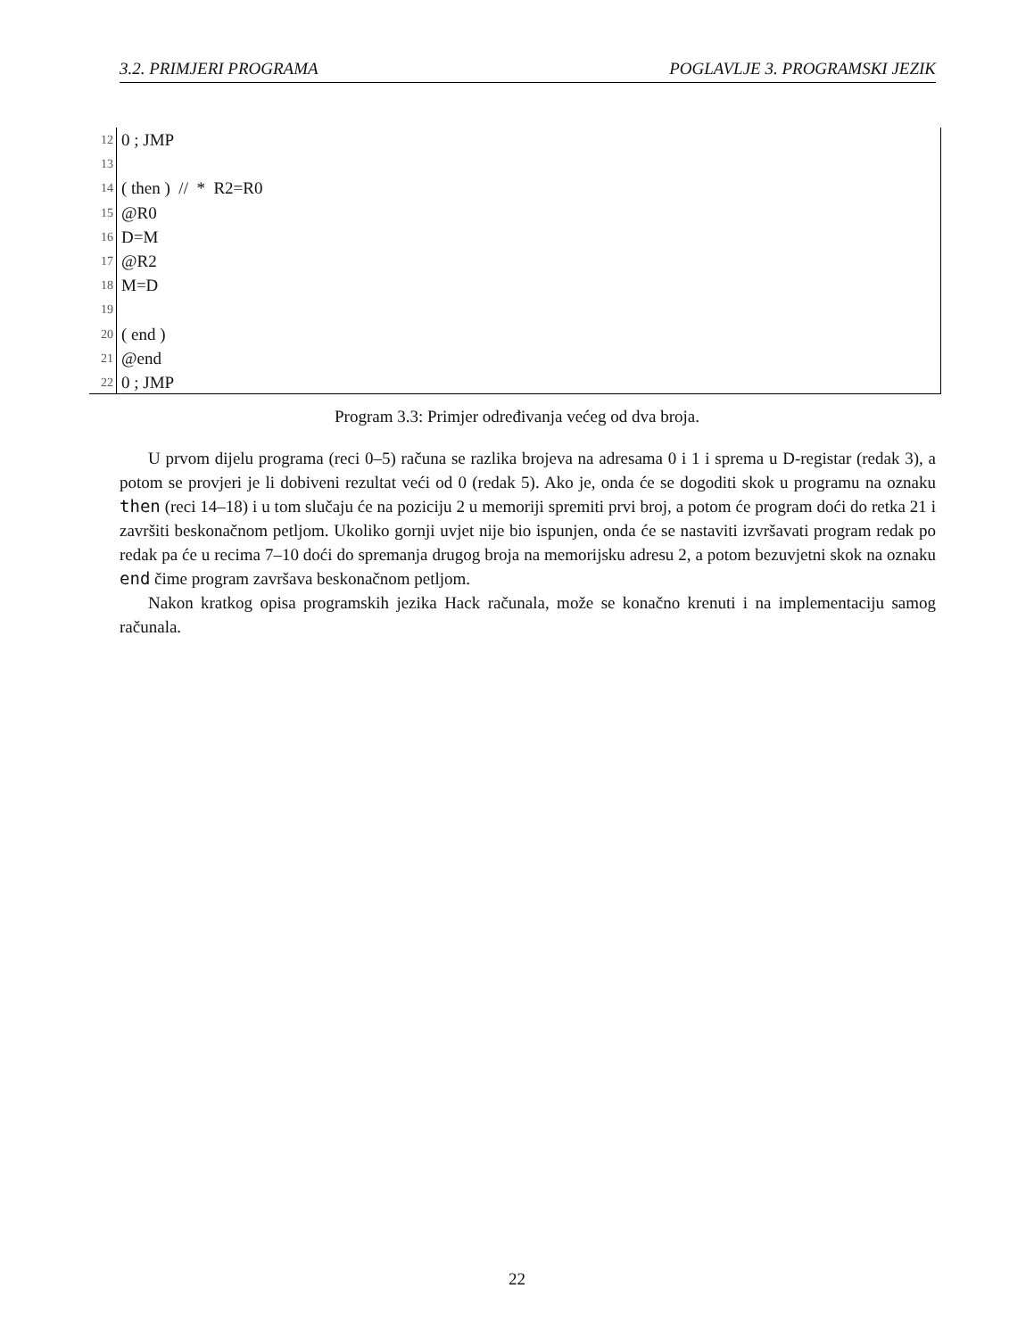3.2. PRIMJERI PROGRAMA POGLAVLJE 3. PROGRAMSKI JEZIK
12 0 ; JMP
13
14 ( then ) // * R2=R0
15 @R0
16 D=M
17 @R2
18 M=D
19
20 ( end )
21 @end
22 0 ; JMP
Program 3.3: Primjer određivanja većeg od dva broja.
U prvom dijelu programa (reci 0–5) računa se razlika brojeva na adresama 0 i 1 i sprema u D-registar (redak 3), a potom se provjeri je li dobiveni rezultat veći od 0 (redak 5). Ako je, onda će se dogoditi skok u programu na oznaku then (reci 14–18) i u tom slučaju će na poziciju 2 u memoriji spremiti prvi broj, a potom će program doći do retka 21 i završiti beskonačnom petljom. Ukoliko gornji uvjet nije bio ispunjen, onda će se nastaviti izvršavati program redak po redak pa će u recima 7–10 doći do spremanja drugog broja na memorijsku adresu 2, a potom bezuvjetni skok na oznaku end čime program završava beskonačnom petljom.
Nakon kratkog opisa programskih jezika Hack računala, može se konačno krenuti i na implementaciju samog računala.
22